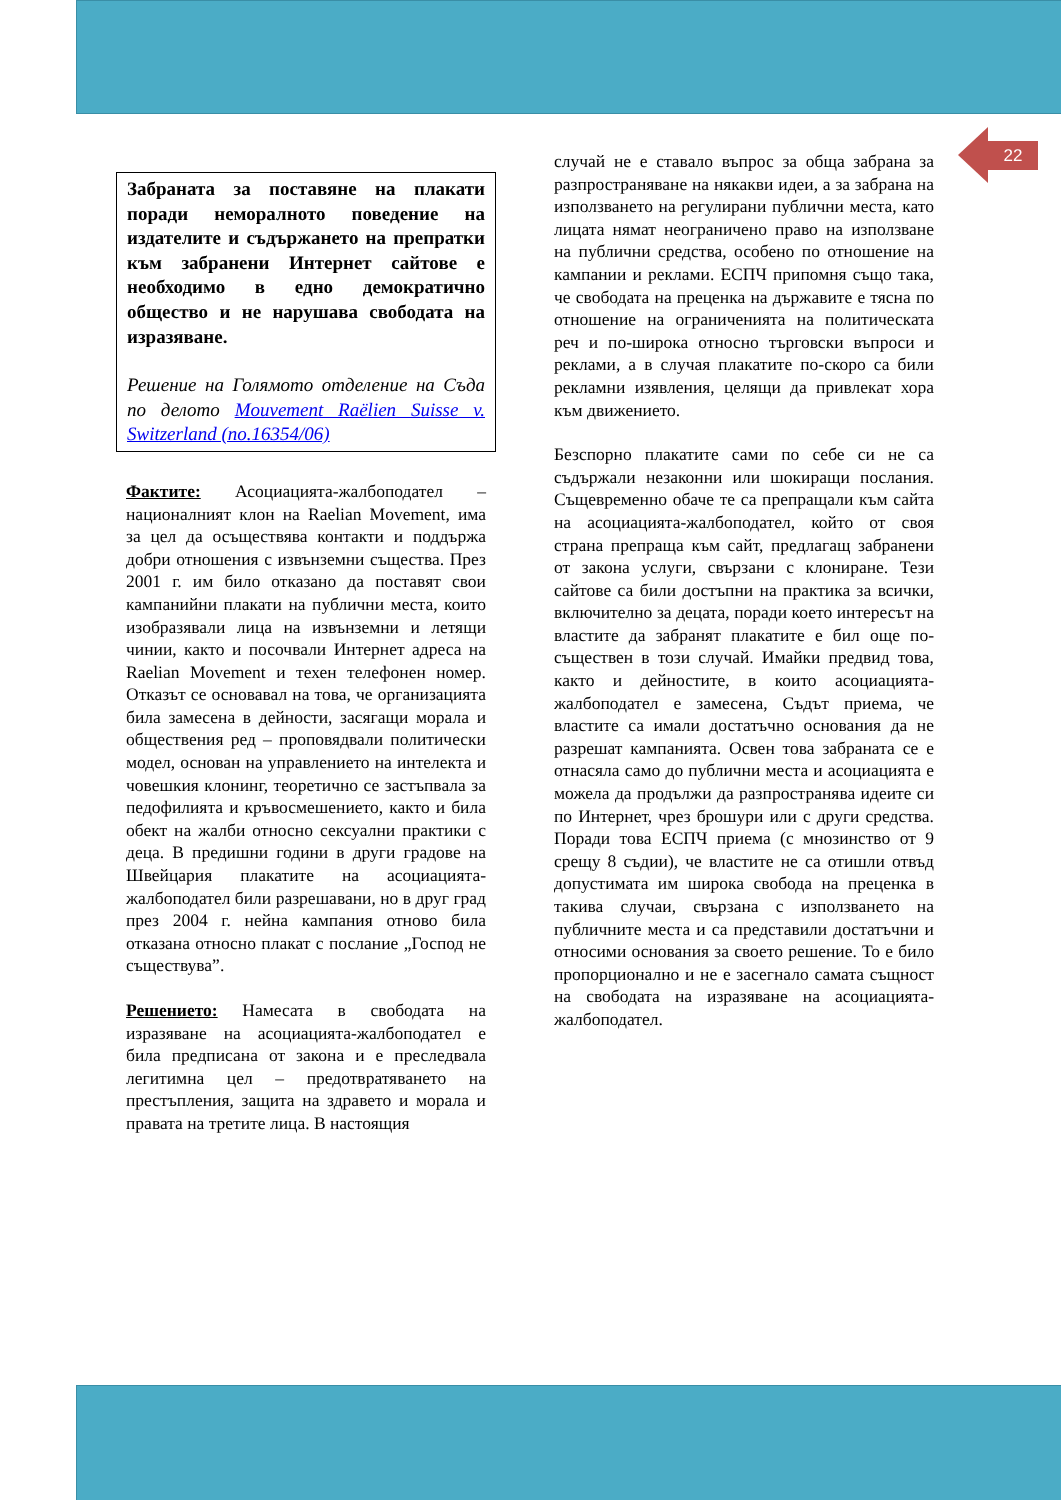22
Забраната за поставяне на плакати поради неморалното поведение на издателите и съдържането на препратки към забранени Интернет сайтове е необходимо в едно демократично общество и не нарушава свободата на изразяване.
Решение на Голямото отделение на Съда по делото Mouvement Raëlien Suisse v. Switzerland (no.16354/06)
Фактите: Асоциацията-жалбоподател – националният клон на Raelian Movement, има за цел да осъществява контакти и поддържа добри отношения с извънземни същества. През 2001 г. им било отказано да поставят свои кампанийни плакати на публични места, които изобразявали лица на извънземни и летящи чинии, както и посочвали Интернет адреса на Raelian Movement и техен телефонен номер. Отказът се основавал на това, че организацията била замесена в дейности, засягащи морала и обществения ред – проповядвали политически модел, основан на управлението на интелекта и човешкия клонинг, теоретично се застъпвала за педофилията и кръвосмешението, както и била обект на жалби относно сексуални практики с деца. В предишни години в други градове на Швейцария плакатите на асоциацията-жалбоподател били разрешавани, но в друг град през 2004 г. нейна кампания отново била отказана относно плакат с послание „Господ не съществува”.
Решението: Намесата в свободата на изразяване на асоциацията-жалбоподател е била предписана от закона и е преследвала легитимна цел – предотвратяването на престъпления, защита на здравето и морала и правата на третите лица. В настоящия
случай не е ставало въпрос за обща забрана за разпространяване на някакви идеи, а за забрана на използването на регулирани публични места, като лицата нямат неограничено право на използване на публични средства, особено по отношение на кампании и реклами. ЕСПЧ припомня също така, че свободата на преценка на държавите е тясна по отношение на ограниченията на политическата реч и по-широка относно търговски въпроси и реклами, а в случая плакатите по-скоро са били рекламни изявления, целящи да привлекат хора към движението.
Безспорно плакатите сами по себе си не са съдържали незаконни или шокиращи послания. Същевременно обаче те са препращали към сайта на асоциацията-жалбоподател, който от своя страна препраща към сайт, предлагащ забранени от закона услуги, свързани с клониране. Тези сайтове са били достъпни на практика за всички, включително за децата, поради което интересът на властите да забранят плакатите е бил още по-съществен в този случай. Имайки предвид това, както и дейностите, в които асоциацията-жалбоподател е замесена, Съдът приема, че властите са имали достатъчно основания да не разрешат кампанията. Освен това забраната се е отнасяла само до публични места и асоциацията е можела да продължи да разпространява идеите си по Интернет, чрез брошури или с други средства. Поради това ЕСПЧ приема (с мнозинство от 9 срещу 8 съдии), че властите не са отишли отвъд допустимата им широка свобода на преценка в такива случаи, свързана с използването на публичните места и са представили достатъчни и относими основания за своето решение. То е било пропорционално и не е засегнало самата същност на свободата на изразяване на асоциацията-жалбоподател.